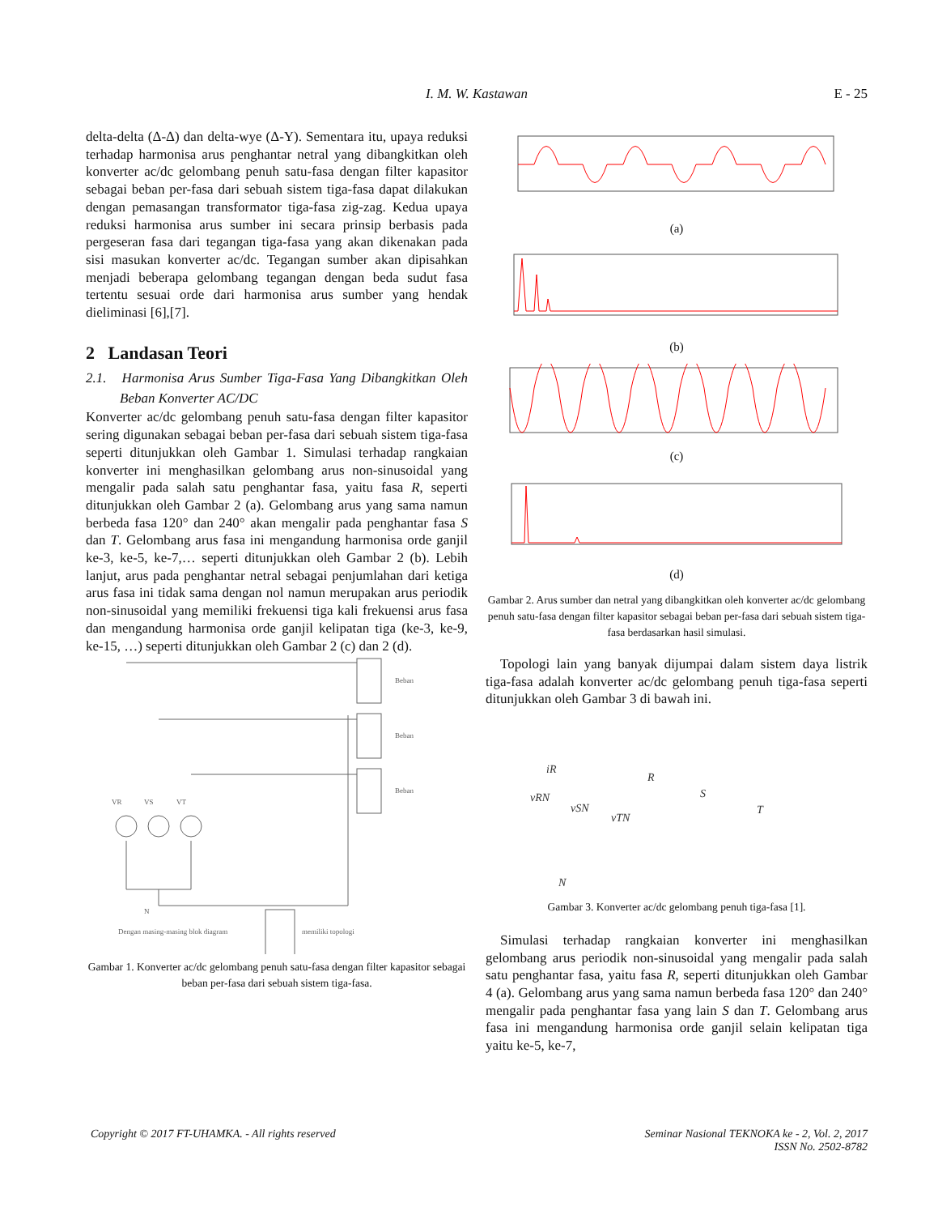I. M. W. Kastawan
E - 25
delta-delta (Δ-Δ) dan delta-wye (Δ-Y). Sementara itu, upaya reduksi terhadap harmonisa arus penghantar netral yang dibangkitkan oleh konverter ac/dc gelombang penuh satu-fasa dengan filter kapasitor sebagai beban per-fasa dari sebuah sistem tiga-fasa dapat dilakukan dengan pemasangan transformator tiga-fasa zig-zag. Kedua upaya reduksi harmonisa arus sumber ini secara prinsip berbasis pada pergeseran fasa dari tegangan tiga-fasa yang akan dikenakan pada sisi masukan konverter ac/dc. Tegangan sumber akan dipisahkan menjadi beberapa gelombang tegangan dengan beda sudut fasa tertentu sesuai orde dari harmonisa arus sumber yang hendak dieliminasi [6],[7].
2 Landasan Teori
2.1. Harmonisa Arus Sumber Tiga-Fasa Yang Dibangkitkan Oleh Beban Konverter AC/DC
Konverter ac/dc gelombang penuh satu-fasa dengan filter kapasitor sering digunakan sebagai beban per-fasa dari sebuah sistem tiga-fasa seperti ditunjukkan oleh Gambar 1. Simulasi terhadap rangkaian konverter ini menghasilkan gelombang arus non-sinusoidal yang mengalir pada salah satu penghantar fasa, yaitu fasa R, seperti ditunjukkan oleh Gambar 2 (a). Gelombang arus yang sama namun berbeda fasa 120° dan 240° akan mengalir pada penghantar fasa S dan T. Gelombang arus fasa ini mengandung harmonisa orde ganjil ke-3, ke-5, ke-7,… seperti ditunjukkan oleh Gambar 2 (b). Lebih lanjut, arus pada penghantar netral sebagai penjumlahan dari ketiga arus fasa ini tidak sama dengan nol namun merupakan arus periodik non-sinusoidal yang memiliki frekuensi tiga kali frekuensi arus fasa dan mengandung harmonisa orde ganjil kelipatan tiga (ke-3, ke-9, ke-15, …) seperti ditunjukkan oleh Gambar 2 (c) dan 2 (d).
Beban
Beban
Beban
VR
VS
VT
N
Dengan masing-masing blok diagram
memiliki topologi
Gambar 1. Konverter ac/dc gelombang penuh satu-fasa dengan filter kapasitor sebagai beban per-fasa dari sebuah sistem tiga-fasa.
(a)
(b)
(c)
(d)
Gambar 2. Arus sumber dan netral yang dibangkitkan oleh konverter ac/dc gelombang penuh satu-fasa dengan filter kapasitor sebagai beban per-fasa dari sebuah sistem tiga-fasa berdasarkan hasil simulasi.
Topologi lain yang banyak dijumpai dalam sistem daya listrik tiga-fasa adalah konverter ac/dc gelombang penuh tiga-fasa seperti ditunjukkan oleh Gambar 3 di bawah ini.
iR
R
vRN
S
vSN
vTN
T
N
Gambar 3. Konverter ac/dc gelombang penuh tiga-fasa [1].
Simulasi terhadap rangkaian konverter ini menghasilkan gelombang arus periodik non-sinusoidal yang mengalir pada salah satu penghantar fasa, yaitu fasa R, seperti ditunjukkan oleh Gambar 4 (a). Gelombang arus yang sama namun berbeda fasa 120° dan 240° mengalir pada penghantar fasa yang lain S dan T. Gelombang arus fasa ini mengandung harmonisa orde ganjil selain kelipatan tiga yaitu ke-5, ke-7,
Copyright © 2017 FT-UHAMKA. - All rights reserved
Seminar Nasional TEKNOKA ke - 2, Vol. 2, 2017
ISSN No. 2502-8782